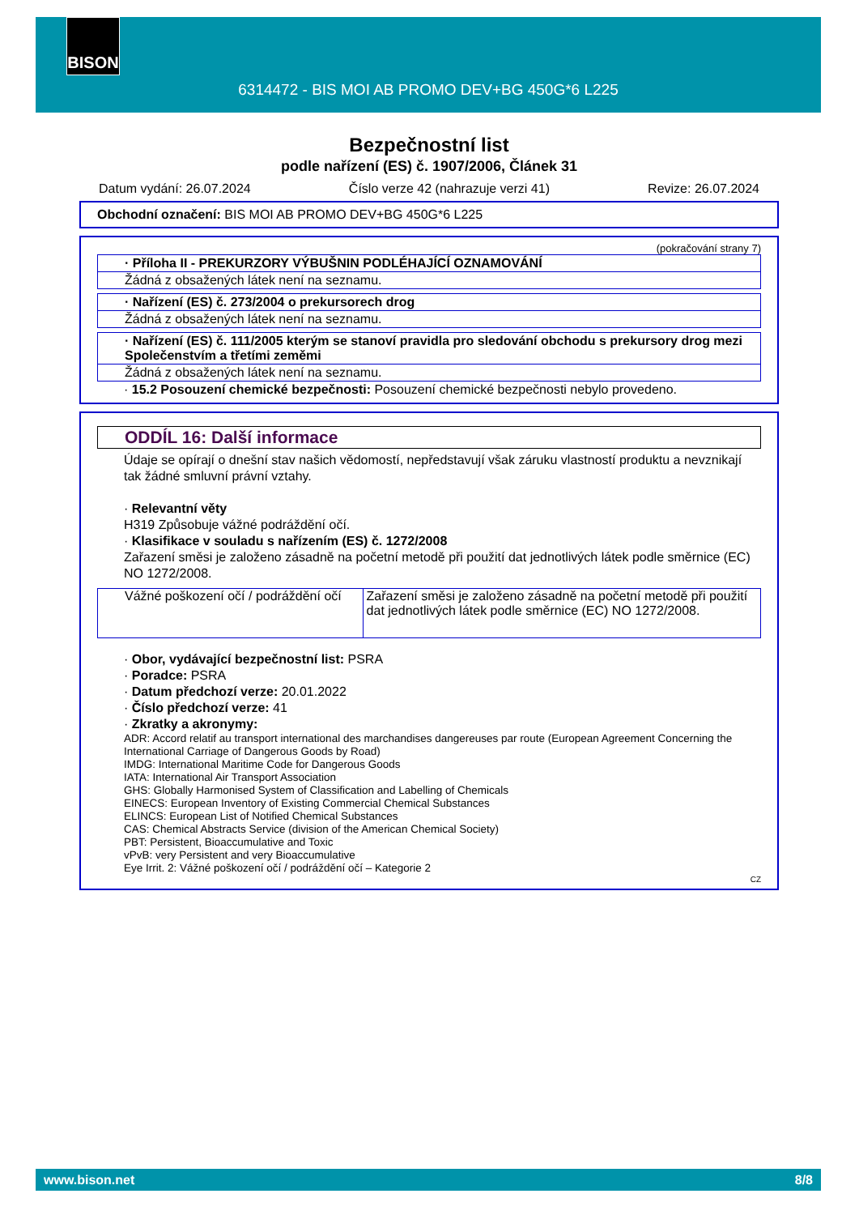BISON
6314472 - BIS MOI AB PROMO DEV+BG 450G*6 L225
Bezpečnostní list
podle nařízení (ES) č. 1907/2006, Článek 31
Datum vydání: 26.07.2024 Číslo verze 42 (nahrazuje verzi 41) Revize: 26.07.2024
Obchodní označení: BIS MOI AB PROMO DEV+BG 450G*6 L225
(pokračování strany 7)
· Příloha II - PREKURZORY VÝBUŠNIN PODLÉHAJÍCÍ OZNAMOVÁNÍ
Žádná z obsažených látek není na seznamu.
· Nařízení (ES) č. 273/2004 o prekursorech drog
Žádná z obsažených látek není na seznamu.
· Nařízení (ES) č. 111/2005 kterým se stanoví pravidla pro sledování obchodu s prekursory drog mezi Společenstvím a třetími zeměmi
Žádná z obsažených látek není na seznamu.
· 15.2 Posouzení chemické bezpečnosti: Posouzení chemické bezpečnosti nebylo provedeno.
ODDÍL 16: Další informace
Údaje se opírají o dnešní stav našich vědomostí, nepředstavují však záruku vlastností produktu a nevznikají tak žádné smluvní právní vztahy.
· Relevantní věty
H319 Způsobuje vážné podráždění očí.
· Klasifikace v souladu s nařízením (ES) č. 1272/2008
Zařazení směsi je založeno zásadně na početní metodě při použití dat jednotlivých látek podle směrnice (EC) NO 1272/2008.
| Vážné poškození očí / podráždění očí | Zařazení směsi je založeno zásadně na početní metodě při použití dat jednotlivých látek podle směrnice (EC) NO 1272/2008. |
· Obor, vydávající bezpečnostní list: PSRA
· Poradce: PSRA
· Datum předchozí verze: 20.01.2022
· Číslo předchozí verze: 41
· Zkratky a akronymy:
ADR: Accord relatif au transport international des marchandises dangereuses par route (European Agreement Concerning the International Carriage of Dangerous Goods by Road)
IMDG: International Maritime Code for Dangerous Goods
IATA: International Air Transport Association
GHS: Globally Harmonised System of Classification and Labelling of Chemicals
EINECS: European Inventory of Existing Commercial Chemical Substances
ELINCS: European List of Notified Chemical Substances
CAS: Chemical Abstracts Service (division of the American Chemical Society)
PBT: Persistent, Bioaccumulative and Toxic
vPvB: very Persistent and very Bioaccumulative
Eye Irrit. 2: Vážné poškození očí / podráždění očí – Kategorie 2
CZ
www.bison.net 8/8